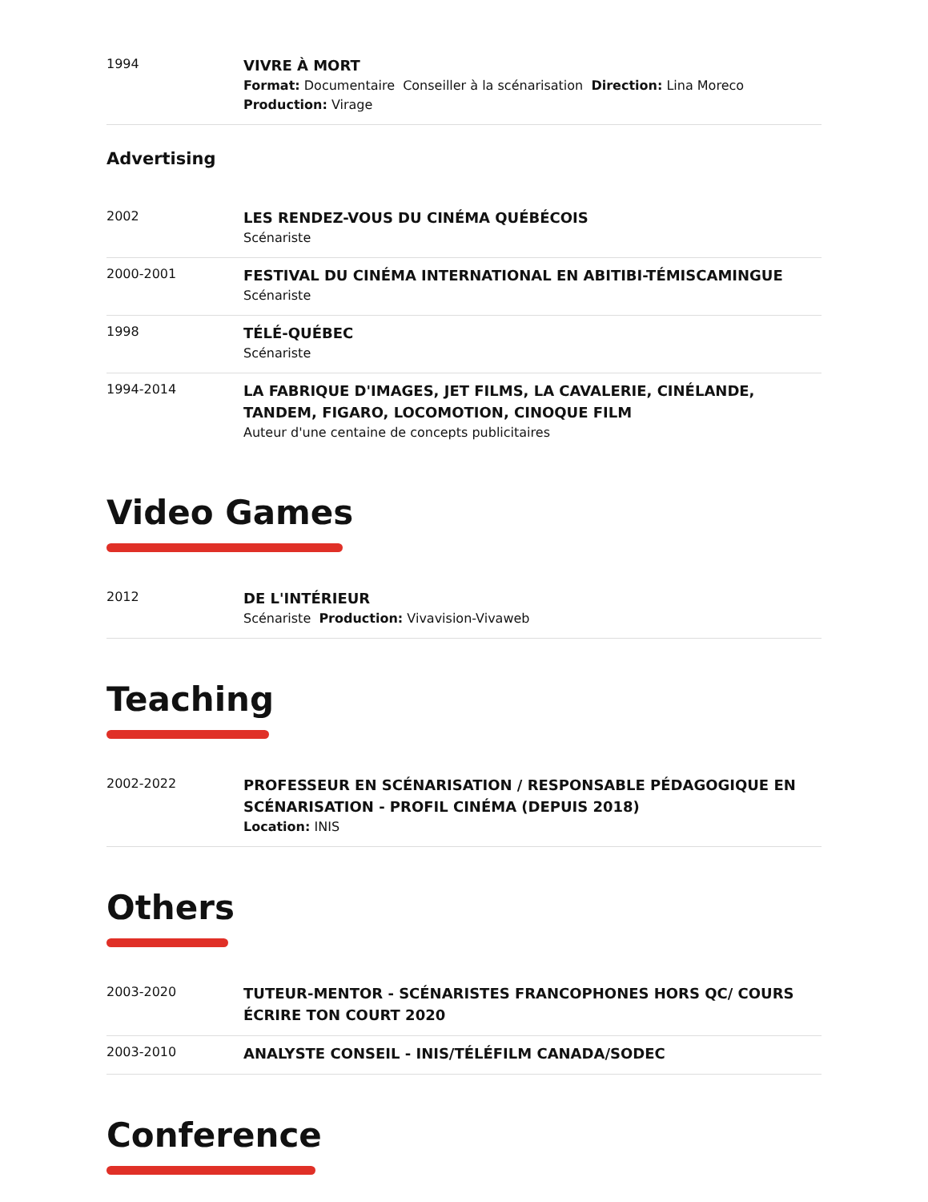1994
VIVRE À MORT
Format: Documentaire Conseiller à la scénarisation Direction: Lina Moreco
Production: Virage
Advertising
2002
LES RENDEZ-VOUS DU CINÉMA QUÉBÉCOIS
Scénariste
2000-2001
FESTIVAL DU CINÉMA INTERNATIONAL EN ABITIBI-TÉMISCAMINGUE
Scénariste
1998
TÉLÉ-QUÉBEC
Scénariste
1994-2014
LA FABRIQUE D'IMAGES, JET FILMS, LA CAVALERIE, CINÉLANDE, TANDEM, FIGARO, LOCOMOTION, CINOQUE FILM
Auteur d'une centaine de concepts publicitaires
Video Games
2012
DE L'INTÉRIEUR
Scénariste Production: Vivavision-Vivaweb
Teaching
2002-2022
PROFESSEUR EN SCÉNARISATION / RESPONSABLE PÉDAGOGIQUE EN SCÉNARISATION - PROFIL CINÉMA (DEPUIS 2018)
Location: INIS
Others
2003-2020
TUTEUR-MENTOR - SCÉNARISTES FRANCOPHONES HORS QC/ COURS ÉCRIRE TON COURT 2020
2003-2010
ANALYSTE CONSEIL - INIS/TÉLÉFILM CANADA/SODEC
Conference